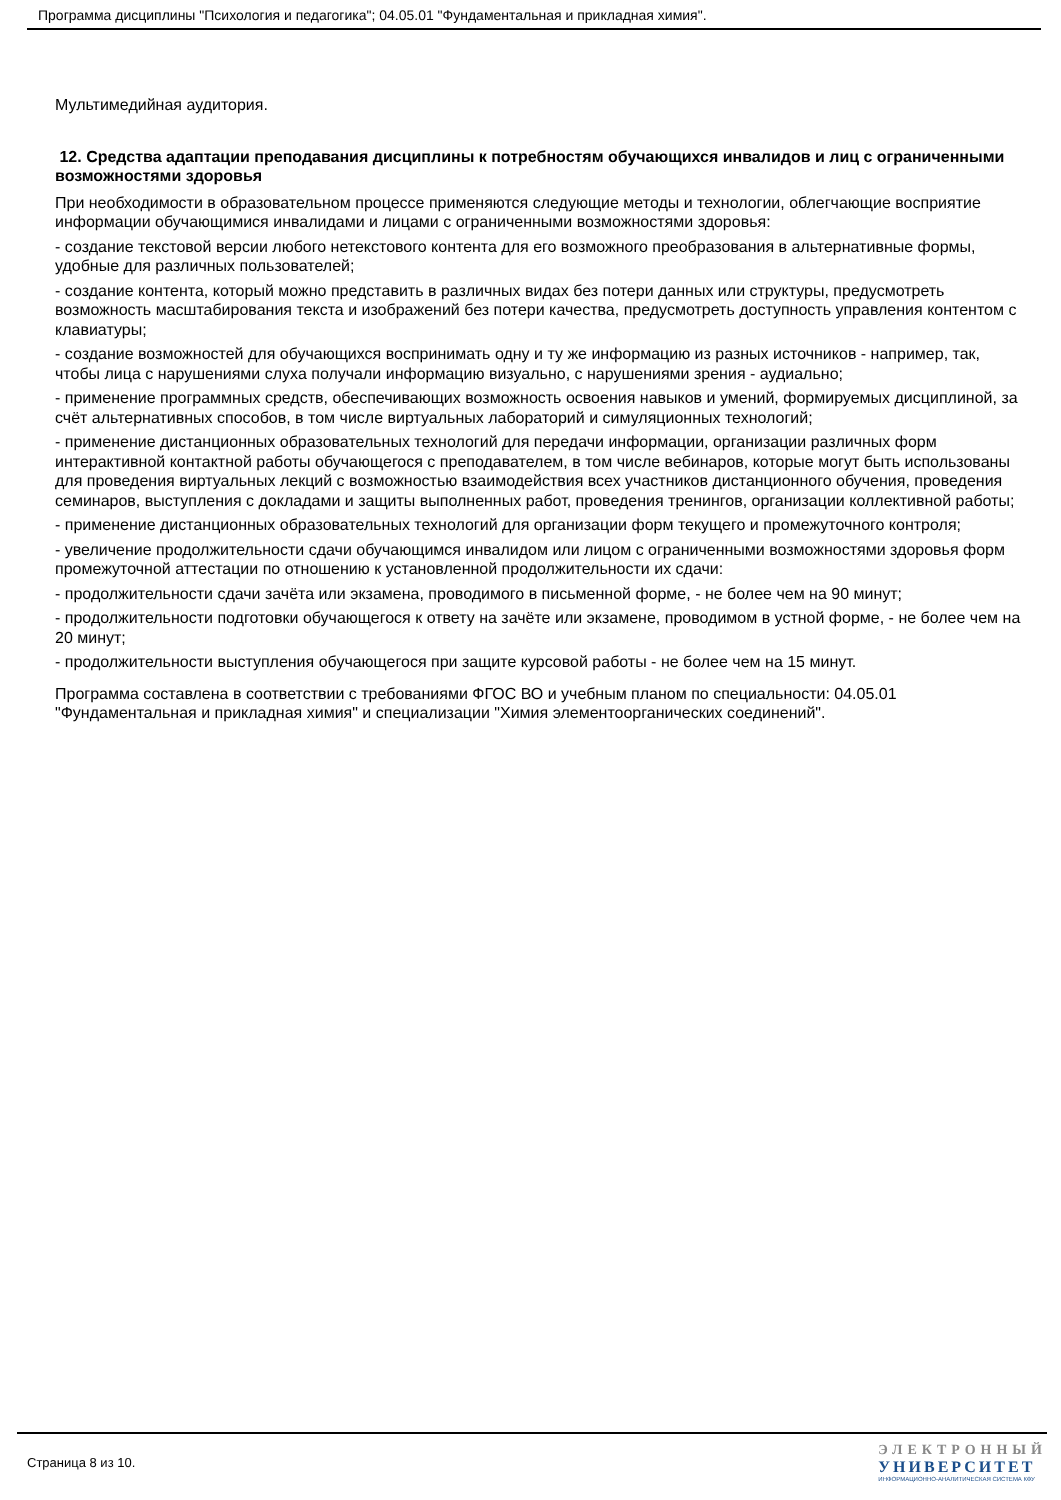Программа дисциплины "Психология и педагогика"; 04.05.01 "Фундаментальная и прикладная химия".
Мультимедийная аудитория.
12. Средства адаптации преподавания дисциплины к потребностям обучающихся инвалидов и лиц с ограниченными возможностями здоровья
При необходимости в образовательном процессе применяются следующие методы и технологии, облегчающие восприятие информации обучающимися инвалидами и лицами с ограниченными возможностями здоровья:
- создание текстовой версии любого нетекстового контента для его возможного преобразования в альтернативные формы, удобные для различных пользователей;
- создание контента, который можно представить в различных видах без потери данных или структуры, предусмотреть возможность масштабирования текста и изображений без потери качества, предусмотреть доступность управления контентом с клавиатуры;
- создание возможностей для обучающихся воспринимать одну и ту же информацию из разных источников - например, так, чтобы лица с нарушениями слуха получали информацию визуально, с нарушениями зрения - аудиально;
- применение программных средств, обеспечивающих возможность освоения навыков и умений, формируемых дисциплиной, за счёт альтернативных способов, в том числе виртуальных лабораторий и симуляционных технологий;
- применение дистанционных образовательных технологий для передачи информации, организации различных форм интерактивной контактной работы обучающегося с преподавателем, в том числе вебинаров, которые могут быть использованы для проведения виртуальных лекций с возможностью взаимодействия всех участников дистанционного обучения, проведения семинаров, выступления с докладами и защиты выполненных работ, проведения тренингов, организации коллективной работы;
- применение дистанционных образовательных технологий для организации форм текущего и промежуточного контроля;
- увеличение продолжительности сдачи обучающимся инвалидом или лицом с ограниченными возможностями здоровья форм промежуточной аттестации по отношению к установленной продолжительности их сдачи:
- продолжительности сдачи зачёта или экзамена, проводимого в письменной форме, - не более чем на 90 минут;
- продолжительности подготовки обучающегося к ответу на зачёте или экзамене, проводимом в устной форме, - не более чем на 20 минут;
- продолжительности выступления обучающегося при защите курсовой работы - не более чем на 15 минут.
Программа составлена в соответствии с требованиями ФГОС ВО и учебным планом по специальности: 04.05.01 "Фундаментальная и прикладная химия" и специализации "Химия элементоорганических соединений".
Страница 8 из 10.
ЭЛЕКТРОННЫЙ
УНИВЕРСИТЕТ
ИНФОРМАЦИОННО-АНАЛИТИЧЕСКАЯ СИСТЕМА КФУ